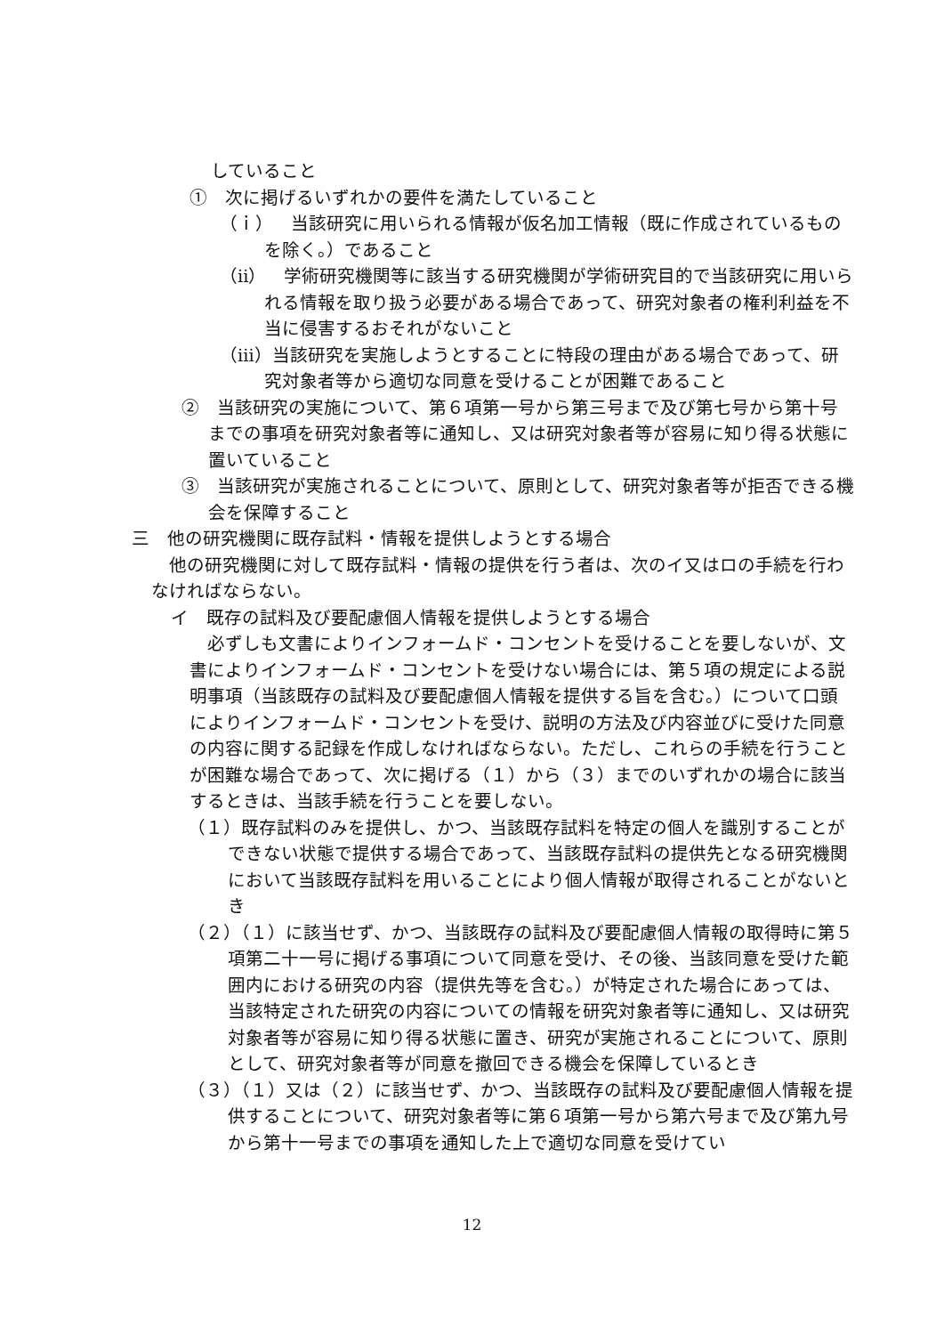していること
①　次に掲げるいずれかの要件を満たしていること
（ｉ）　当該研究に用いられる情報が仮名加工情報（既に作成されているものを除く。）であること
（ⅱ）　学術研究機関等に該当する研究機関が学術研究目的で当該研究に用いられる情報を取り扱う必要がある場合であって、研究対象者の権利利益を不当に侵害するおそれがないこと
（ⅲ）当該研究を実施しようとすることに特段の理由がある場合であって、研究対象者等から適切な同意を受けることが困難であること
②　当該研究の実施について、第６項第一号から第三号まで及び第七号から第十号までの事項を研究対象者等に通知し、又は研究対象者等が容易に知り得る状態に置いていること
③　当該研究が実施されることについて、原則として、研究対象者等が拒否できる機会を保障すること
三　他の研究機関に既存試料・情報を提供しようとする場合
他の研究機関に対して既存試料・情報の提供を行う者は、次のイ又はロの手続を行わなければならない。
イ　既存の試料及び要配慮個人情報を提供しようとする場合
必ずしも文書によりインフォームド・コンセントを受けることを要しないが、文書によりインフォームド・コンセントを受けない場合には、第５項の規定による説明事項（当該既存の試料及び要配慮個人情報を提供する旨を含む。）について口頭によりインフォームド・コンセントを受け、説明の方法及び内容並びに受けた同意の内容に関する記録を作成しなければならない。ただし、これらの手続を行うことが困難な場合であって、次に掲げる（１）から（３）までのいずれかの場合に該当するときは、当該手続を行うことを要しない。
（１）既存試料のみを提供し、かつ、当該既存試料を特定の個人を識別することができない状態で提供する場合であって、当該既存試料の提供先となる研究機関において当該既存試料を用いることにより個人情報が取得されることがないとき
（２）（１）に該当せず、かつ、当該既存の試料及び要配慮個人情報の取得時に第５項第二十一号に掲げる事項について同意を受け、その後、当該同意を受けた範囲内における研究の内容（提供先等を含む。）が特定された場合にあっては、当該特定された研究の内容についての情報を研究対象者等に通知し、又は研究対象者等が容易に知り得る状態に置き、研究が実施されることについて、原則として、研究対象者等が同意を撤回できる機会を保障しているとき
（３）（１）又は（２）に該当せず、かつ、当該既存の試料及び要配慮個人情報を提供することについて、研究対象者等に第６項第一号から第六号まで及び第九号から第十一号までの事項を通知した上で適切な同意を受けてい
12